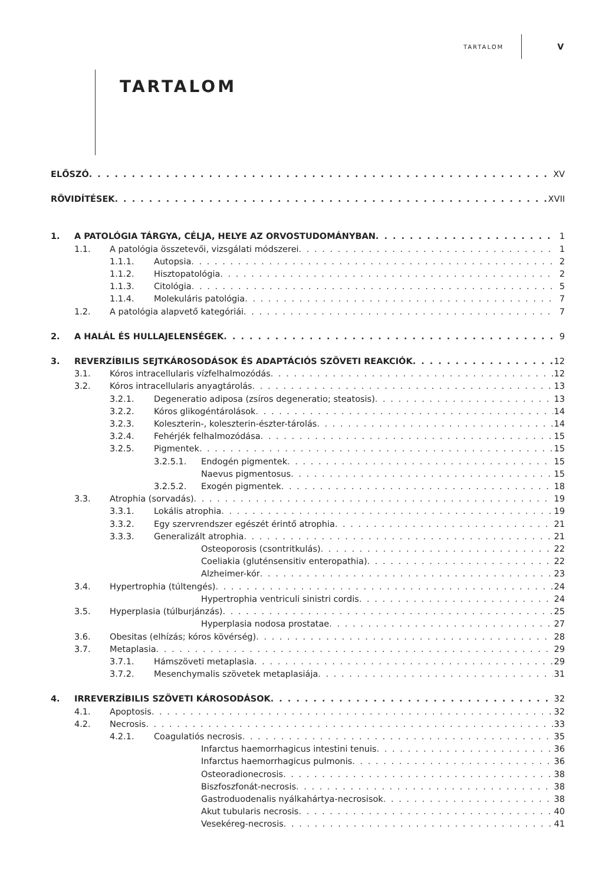TARTALOM V
TARTALOM
ELŐSZÓ XV
RÖVIDÍTÉSEK XVII
1. A PATOLÓGIA TÁRGYA, CÉLJA, HELYE AZ ORVOSTUDOMÁNYBAN 1
1.1. A patológia összetevői, vizsgálati módszerei 1
1.1.1. Autopsia 2
1.1.2. Hisztopatológia 2
1.1.3. Citológia 5
1.1.4. Molekuláris patológia 7
1.2. A patológia alapvető kategóriái 7
2. A HALÁL ÉS HULLAJELENSÉGEK 9
3. REVERZÍBILIS SEJTKÁROSODÁSOK ÉS ADAPTÁCIÓS SZÖVETI REAKCIÓK 12
3.1. Kóros intracellularis vízfelhalmozódás 12
3.2. Kóros intracellularis anyagtárolás 13
3.2.1. Degeneratio adiposa (zsíros degeneratio; steatosis) 13
3.2.2. Kóros glikogéntárolások 14
3.2.3. Koleszterin-, koleszterin-észter-tárolás 14
3.2.4. Fehérjék felhalmozódása 15
3.2.5. Pigmentek 15
3.2.5.1. Endogén pigmentek 15
Naevus pigmentosus 15
3.2.5.2. Exogén pigmentek 18
3.3. Atrophia (sorvadás) 19
3.3.1. Lokális atrophia 19
3.3.2. Egy szervrendszer egészét érintő atrophia 21
3.3.3. Generalizált atrophia 21
Osteoporosis (csontritkulás) 22
Coeliakia (gluténsensitiv enteropathia) 22
Alzheimer-kór 23
3.4. Hypertrophia (túltengés) 24
Hypertrophia ventriculi sinistri cordis 24
3.5. Hyperplasia (túlburjánzás) 25
Hyperplasia nodosa prostatae 27
3.6. Obesitas (elhízás; kóros kövérség) 28
3.7. Metaplasia 29
3.7.1. Hámszöveti metaplasia 29
3.7.2. Mesenchymalis szövetek metaplasiája 31
4. IRREVERZÍBILIS SZÖVETI KÁROSODÁSOK 32
4.1. Apoptosis 32
4.2. Necrosis 33
4.2.1. Coagulatiós necrosis 35
Infarctus haemorrhagicus intestini tenuis 36
Infarctus haemorrhagicus pulmonis 36
Osteoradionecrosis 38
Biszfoszfonát-necrosis 38
Gastroduodenalis nyálkahártya-necrosisok 38
Akut tubularis necrosis 40
Vesekéreg-necrosis 41